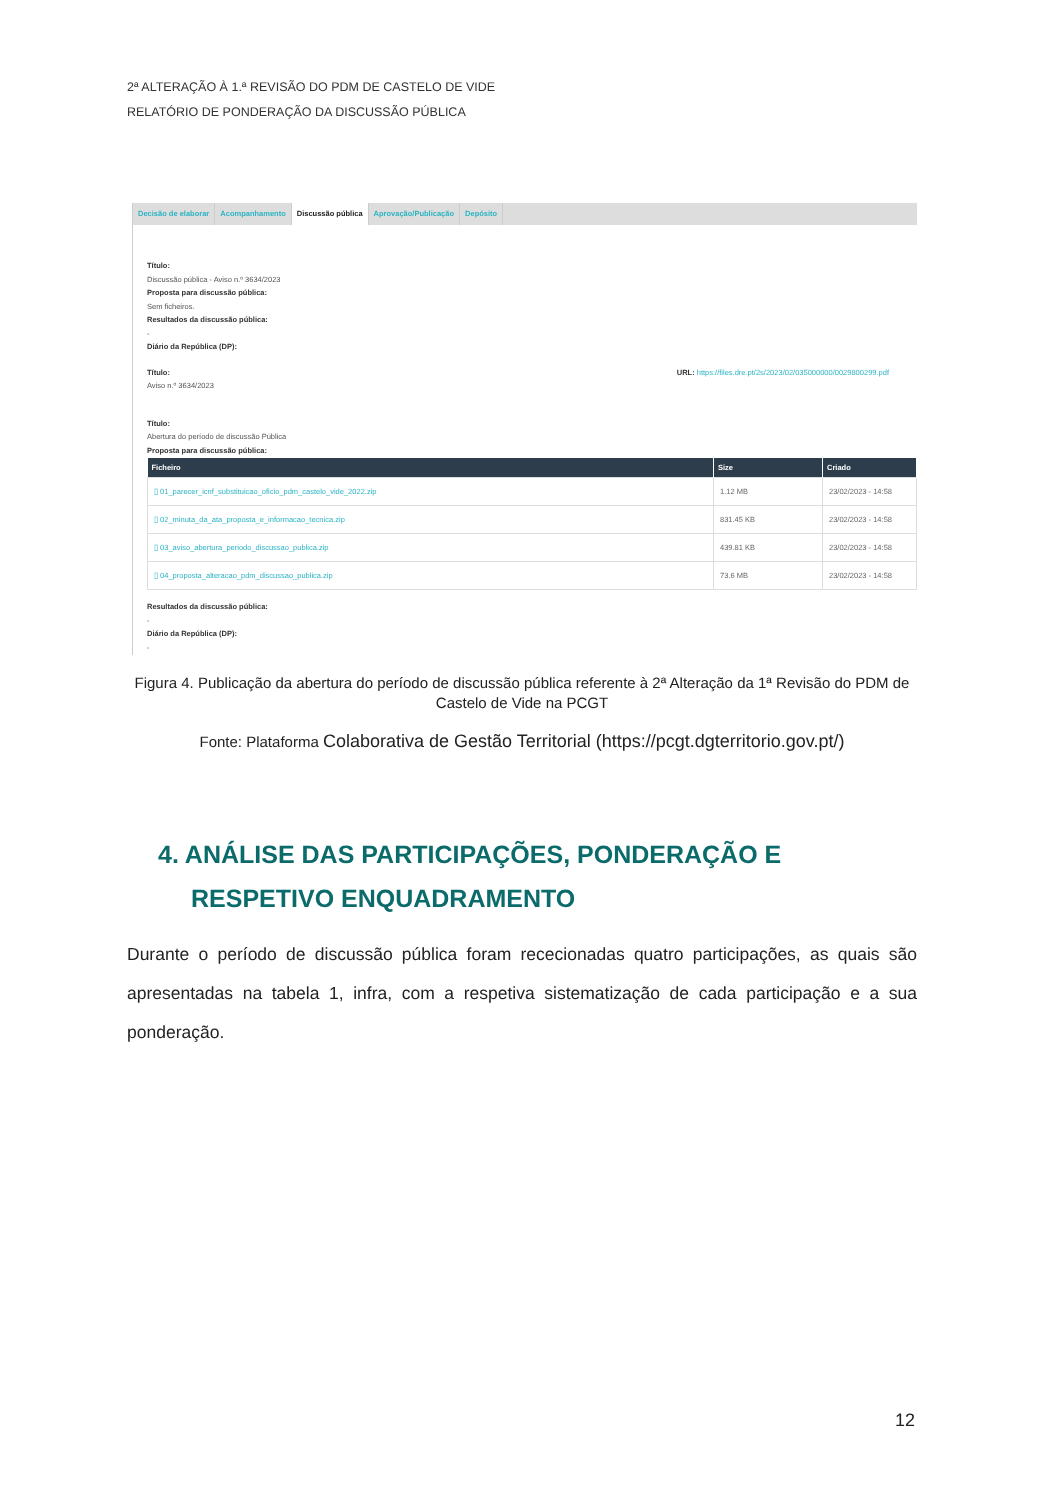2ª ALTERAÇÃO À 1.ª REVISÃO DO PDM DE CASTELO DE VIDE
RELATÓRIO DE PONDERAÇÃO DA DISCUSSÃO PÚBLICA
Decisão de elaborar Acompanhamento Discussão pública Aprovação/Publicação Depósito
Título:
Discussão pública - Aviso n.º 3634/2023
Proposta para discussão pública:
Sem ficheiros.
Resultados da discussão pública:
-
Diário da República (DP):
Título:
Aviso n.º 3634/2023
URL: https://files.dre.pt/2s/2023/02/035000000/0029800299.pdf
Título:
Abertura do período de discussão Pública
Proposta para discussão pública:
| Ficheiro | Size | Criado |
| --- | --- | --- |
| ▯ 01_parecer_icnf_substituicao_oficio_pdm_castelo_vide_2022.zip | 1.12 MB | 23/02/2023 - 14:58 |
| ▯ 02_minuta_da_ata_proposta_e_informacao_tecnica.zip | 831.45 KB | 23/02/2023 - 14:58 |
| ▯ 03_aviso_abertura_periodo_discussao_publica.zip | 439.81 KB | 23/02/2023 - 14:58 |
| ▯ 04_proposta_alteracao_pdm_discussao_publica.zip | 73.6 MB | 23/02/2023 - 14:58 |
Resultados da discussão pública:
-
Diário da República (DP):
-
Figura 4. Publicação da abertura do período de discussão pública referente à 2ª Alteração da 1ª Revisão do PDM de Castelo de Vide na PCGT
Fonte: Plataforma Colaborativa de Gestão Territorial (https://pcgt.dgterritorio.gov.pt/)
4. ANÁLISE DAS PARTICIPAÇÕES, PONDERAÇÃO E
RESPETIVO ENQUADRAMENTO
Durante o período de discussão pública foram rececionadas quatro participações, as quais são apresentadas na tabela 1, infra, com a respetiva sistematização de cada participação e a sua ponderação.
12